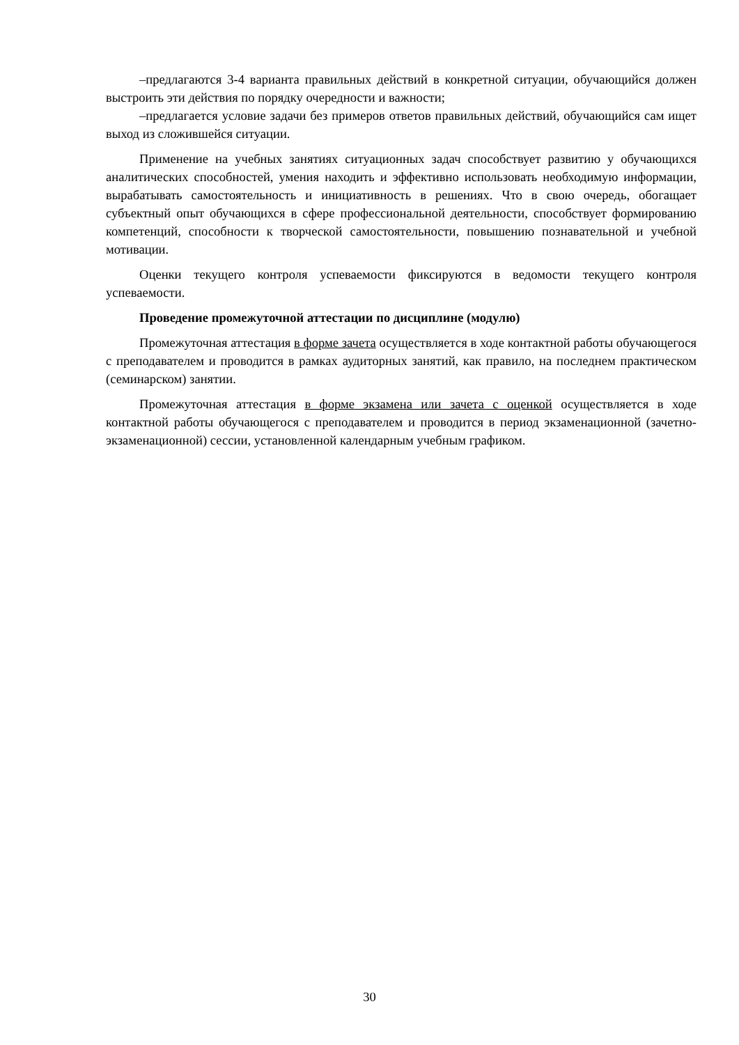–предлагаются 3-4 варианта правильных действий в конкретной ситуации, обучающийся должен выстроить эти действия по порядку очередности и важности;
–предлагается условие задачи без примеров ответов правильных действий, обучающийся сам ищет выход из сложившейся ситуации.
Применение на учебных занятиях ситуационных задач способствует развитию у обучающихся аналитических способностей, умения находить и эффективно использовать необходимую информации, вырабатывать самостоятельность и инициативность в решениях. Что в свою очередь, обогащает субъектный опыт обучающихся в сфере профессиональной деятельности, способствует формированию компетенций, способности к творческой самостоятельности, повышению познавательной и учебной мотивации.
Оценки текущего контроля успеваемости фиксируются в ведомости текущего контроля успеваемости.
Проведение промежуточной аттестации по дисциплине (модулю)
Промежуточная аттестация в форме зачета осуществляется в ходе контактной работы обучающегося с преподавателем и проводится в рамках аудиторных занятий, как правило, на последнем практическом (семинарском) занятии.
Промежуточная аттестация в форме экзамена или зачета с оценкой осуществляется в ходе контактной работы обучающегося с преподавателем и проводится в период экзаменационной (зачетно-экзаменационной) сессии, установленной календарным учебным графиком.
30